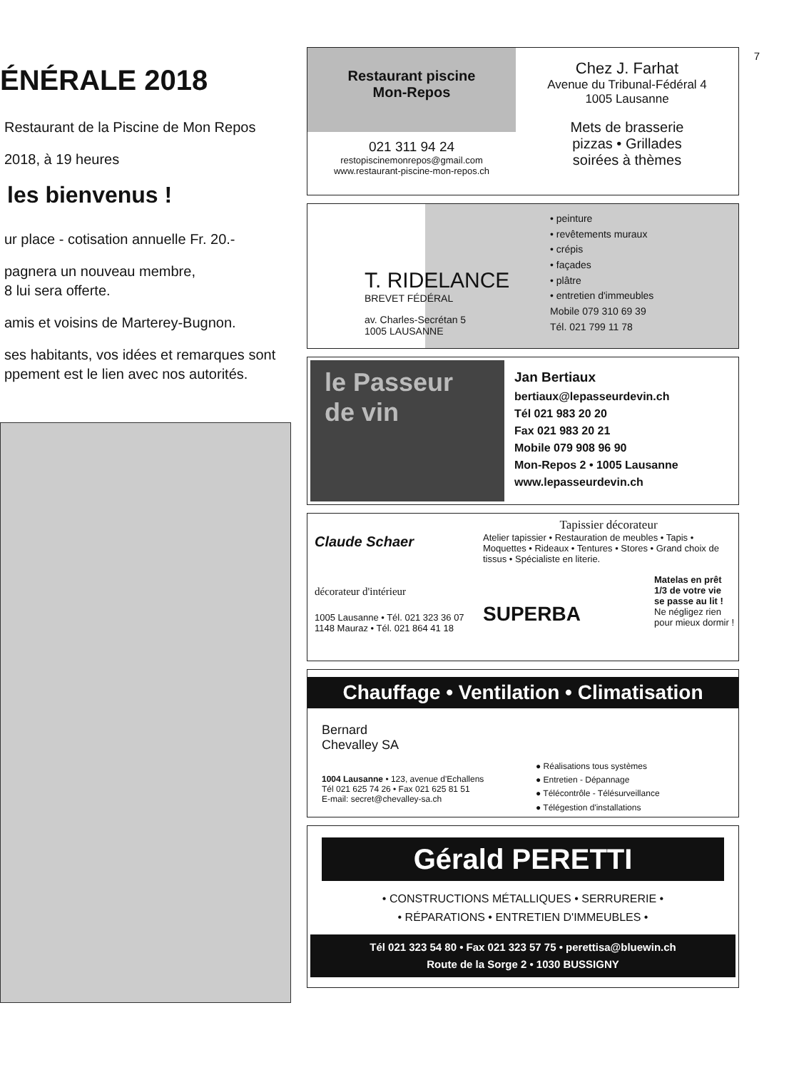ÉNÉRALE 2018
Restaurant de la Piscine de Mon Repos
2018, à 19 heures
les bienvenus !
ur place - cotisation annuelle Fr. 20.-
pagnera un nouveau membre,
8 lui sera offerte.
amis et voisins de Marterey-Bugnon.
ses habitants, vos idées et remarques sont
ppement est le lien avec nos autorités.
7
Restaurant piscine
Mon-Repos
021 311 94 24
restopiscinemonrepos@gmail.com
www.restaurant-piscine-mon-repos.ch
Chez J. Farhat
Avenue du Tribunal-Fédéral 4
1005 Lausanne
Mets de brasserie
pizzas • Grillades
soirées à thèmes
T. RIDELANCE
BREVET FÉDÉRAL
av. Charles-Secrétan 5
1005 LAUSANNE
• peinture
• revêtements muraux
• crépis
• façades
• plâtre
• entretien d'immeubles
Mobile 079 310 69 39
Tél. 021 799 11 78
le Passeur de vin
Jan Bertiaux
bertiaux@lepasseurdevin.ch
Tél 021 983 20 20
Fax 021 983 20 21
Mobile 079 908 96 90
Mon-Repos 2 • 1005 Lausanne
www.lepasseurdevin.ch
Claude Schaer
décorateur d'intérieur
1005 Lausanne • Tél. 021 323 36 07
1148 Mauraz • Tél. 021 864 41 18
Tapissier décorateur
Atelier tapissier • Restauration de meubles • Tapis • Moquettes • Rideaux • Tentures • Stores • Grand choix de tissus • Spécialiste en literie.
SUPERBA
Matelas en prêt
1/3 de votre vie
se passe au lit !
Ne négligez rien
pour mieux dormir !
Chauffage • Ventilation • Climatisation
Bernard
Chevalley SA
1004 Lausanne • 123, avenue d'Echallens
Tél 021 625 74 26 • Fax 021 625 81 51
E-mail: secret@chevalley-sa.ch
● Réalisations tous systèmes
● Entretien - Dépannage
● Télécontrôle - Télésurveillance
● Télégestion d'installations
Gérald PERETTI
• CONSTRUCTIONS MÉTALLIQUES • SERRURERIE •
• RÉPARATIONS • ENTRETIEN D'IMMEUBLES •
Tél 021 323 54 80 • Fax 021 323 57 75 • perettisa@bluewin.ch
Route de la Sorge 2 • 1030 BUSSIGNY